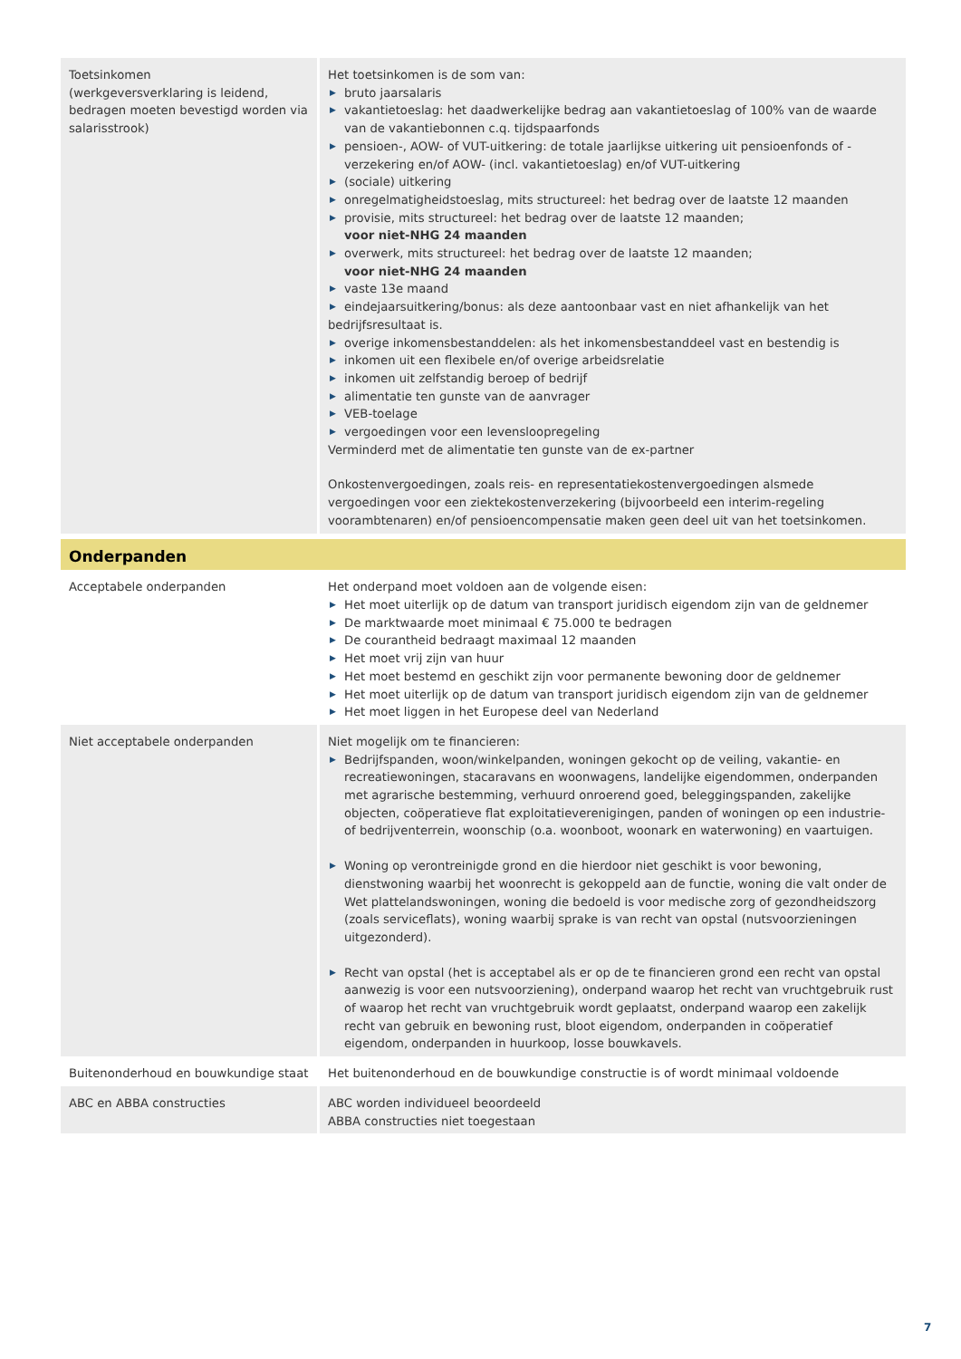| Toetsinkomen (werkgeversverklaring is leidend, bedragen moeten bevestigd worden via salarisstrook) | Het toetsinkomen is de som van: ▶ bruto jaarsalaris ▶ vakantietoeslag: het daadwerkelijke bedrag aan vakantietoeslag of 100% van de waarde van de vakantiebonnen c.q. tijdspaarfonds ▶ pensioen-, AOW- of VUT-uitkering: de totale jaarlijkse uitkering uit pensioenfonds of -verzekering en/of AOW- (incl. vakantietoeslag) en/of VUT-uitkering ▶ (sociale) uitkering ▶ onregelmatigheidstoeslag, mits structureel: het bedrag over de laatste 12 maanden ▶ provisie, mits structureel: het bedrag over de laatste 12 maanden; voor niet-NHG 24 maanden ▶ overwerk, mits structureel: het bedrag over de laatste 12 maanden; voor niet-NHG 24 maanden ▶ vaste 13e maand ▶ eindejaarsuitkering/bonus: als deze aantoonbaar vast en niet afhankelijk van het bedrijfsresultaat is. ▶ overige inkomensbestanddelen: als het inkomensbestanddeel vast en bestendig is ▶ inkomen uit een flexibele en/of overige arbeidsrelatie ▶ inkomen uit zelfstandig beroep of bedrijf ▶ alimentatie ten gunste van de aanvrager ▶ VEB-toelage ▶ vergoedingen voor een levensloopregeling Verminderd met de alimentatie ten gunste van de ex-partner Onkostenvergoedingen, zoals reis- en representatiekostenvergoedingen alsmede vergoedingen voor een ziektekostenverzekering (bijvoorbeeld een interim-regeling voorambtenaren) en/of pensioencompensatie maken geen deel uit van het toetsinkomen. |
| Onderpanden | |
| Acceptabele onderpanden | Het onderpand moet voldoen aan de volgende eisen: ▶ Het moet uiterlijk op de datum van transport juridisch eigendom zijn van de geldnemer ▶ De marktwaarde moet minimaal € 75.000 te bedragen ▶ De courantheid bedraagt maximaal 12 maanden ▶ Het moet vrij zijn van huur ▶ Het moet bestemd en geschikt zijn voor permanente bewoning door de geldnemer ▶ Het moet uiterlijk op de datum van transport juridisch eigendom zijn van de geldnemer ▶ Het moet liggen in het Europese deel van Nederland |
| Niet acceptabele onderpanden | Niet mogelijk om te financieren: ▶ Bedrijfspanden, woon/winkelpanden, woningen gekocht op de veiling, vakantie- en recreatiewoningen, stacaravans en woonwagens, landelijke eigendommen, onderpanden met agrarische bestemming, verhuurd onroerend goed, beleggingspanden, zakelijke objecten, coöperatieve flat exploitatieverenigingen, panden of woningen op een industrie- of bedrijventerrein, woonschip (o.a. woonboot, woonark en waterwoning) en vaartuigen. ▶ Woning op verontreinigde grond en die hierdoor niet geschikt is voor bewoning, dienstwoning waarbij het woonrecht is gekoppeld aan de functie, woning die valt onder de Wet plattelandswoningen, woning die bedoeld is voor medische zorg of gezondheidszorg (zoals serviceflats), woning waarbij sprake is van recht van opstal (nutsvoorzieningen uitgezonderd). ▶ Recht van opstal (het is acceptabel als er op de te financieren grond een recht van opstal aanwezig is voor een nutsvoorziening), onderpand waarop het recht van vruchtgebruik rust of waarop het recht van vruchtgebruik wordt geplaatst, onderpand waarop een zakelijk recht van gebruik en bewoning rust, bloot eigendom, onderpanden in coöperatief eigendom, onderpanden in huurkoop, losse bouwkavels. |
| Buitenonderhoud en bouwkundige staat | Het buitenonderhoud en de bouwkundige constructie is of wordt minimaal voldoende |
| ABC en ABBA constructies | ABC worden individueel beoordeeld ABBA constructies niet toegestaan |
7